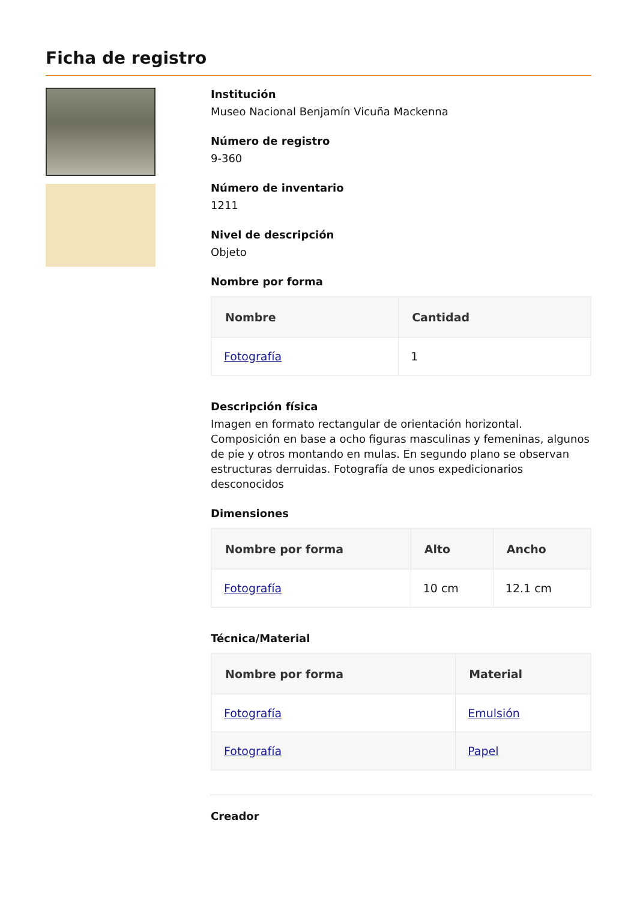Ficha de registro
Institución
Museo Nacional Benjamín Vicuña Mackenna
Número de registro
9-360
Número de inventario
1211
Nivel de descripción
Objeto
Nombre por forma
| Nombre | Cantidad |
| --- | --- |
| Fotografía | 1 |
Descripción física
Imagen en formato rectangular de orientación horizontal. Composición en base a ocho figuras masculinas y femeninas, algunos de pie y otros montando en mulas. En segundo plano se observan estructuras derruidas. Fotografía de unos expedicionarios desconocidos
Dimensiones
| Nombre por forma | Alto | Ancho |
| --- | --- | --- |
| Fotografía | 10 cm | 12.1 cm |
Técnica/Material
| Nombre por forma | Material |
| --- | --- |
| Fotografía | Emulsión |
| Fotografía | Papel |
Creador